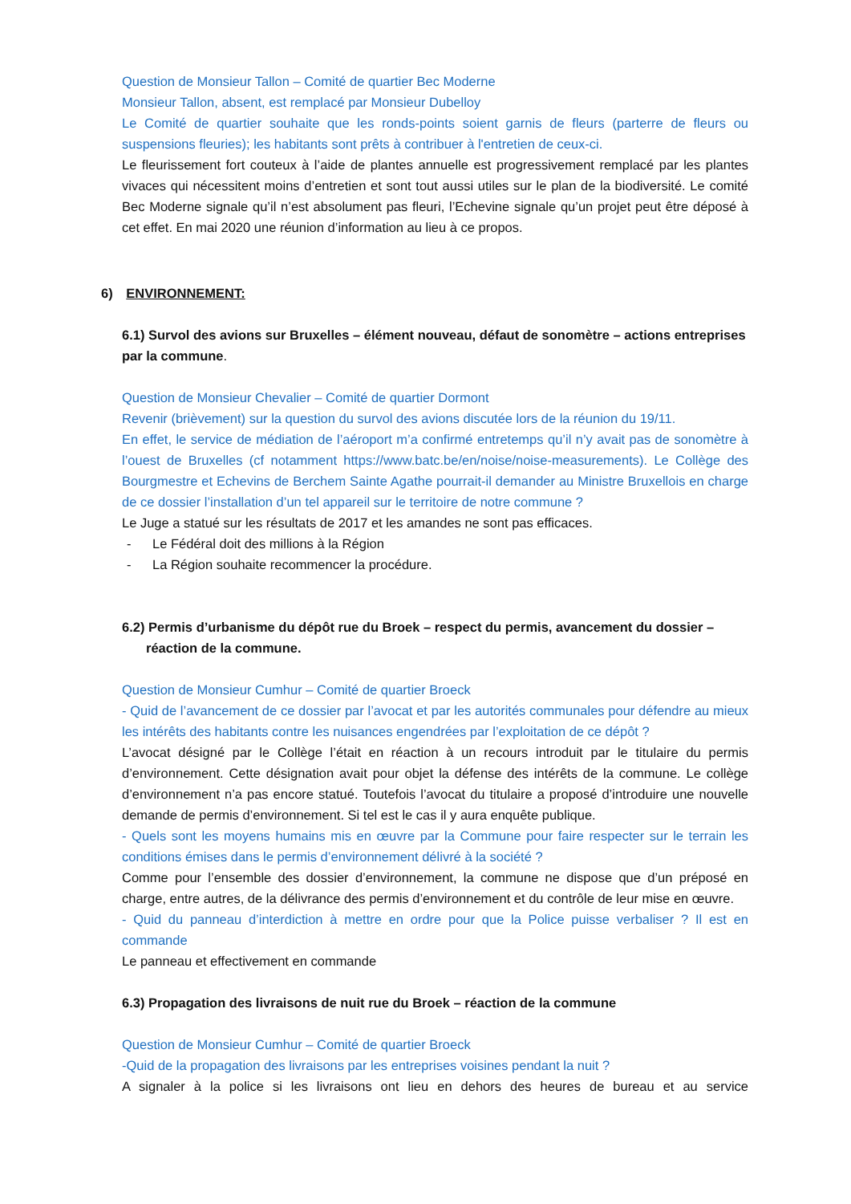Question de Monsieur Tallon – Comité de quartier Bec Moderne
Monsieur Tallon, absent, est remplacé par Monsieur Dubelloy
Le Comité de quartier souhaite que les ronds-points soient garnis de fleurs (parterre de fleurs ou suspensions fleuries); les habitants sont prêts à contribuer à l'entretien de ceux-ci.
Le fleurissement fort couteux à l’aide de plantes annuelle est progressivement remplacé par les plantes vivaces qui nécessitent moins d’entretien et sont tout aussi utiles sur le plan de la biodiversité. Le comité Bec Moderne signale qu’il n’est absolument pas fleuri, l’Echevine signale qu’un projet peut être déposé à cet effet. En mai 2020 une réunion d’information au lieu à ce propos.
6) ENVIRONNEMENT:
6.1) Survol des avions sur Bruxelles – élément nouveau, défaut de sonomètre – actions entreprises par la commune.
Question de Monsieur Chevalier – Comité de quartier Dormont
Revenir (brièvement) sur la question du survol des avions discutée lors de la réunion du 19/11.
En effet, le service de médiation de l’aéroport m’a confirmé entretemps qu’il n’y avait pas de sonomètre à l’ouest de Bruxelles (cf notamment https://www.batc.be/en/noise/noise-measurements). Le Collège des Bourgmestre et Echevins de Berchem Sainte Agathe pourrait-il demander au Ministre Bruxellois en charge de ce dossier l’installation d’un tel appareil sur le territoire de notre commune ?
Le Juge a statué sur les résultats de 2017 et les amandes ne sont pas efficaces.
- Le Fédéral doit des millions à la Région
- La Région souhaite recommencer la procédure.
6.2) Permis d’urbanisme du dépôt rue du Broek – respect du permis, avancement du dossier –
réaction de la commune.
Question de Monsieur Cumhur – Comité de quartier Broeck
- Quid de l’avancement de ce dossier par l’avocat et par les autorités communales pour défendre au mieux les intérêts des habitants contre les nuisances engendrées par l’exploitation de ce dépôt ?
L’avocat désigné par le Collège l’était en réaction à un recours introduit par le titulaire du permis d’environnement. Cette désignation avait pour objet la défense des intérêts de la commune. Le collège d’environnement n’a pas encore statué. Toutefois l’avocat du titulaire a proposé d’introduire une nouvelle demande de permis d’environnement. Si tel est le cas il y aura enquête publique.
- Quels sont les moyens humains mis en œuvre par la Commune pour faire respecter sur le terrain les conditions émises dans le permis d’environnement délivré à la société ?
Comme pour l’ensemble des dossier d’environnement, la commune ne dispose que d’un préposé en charge, entre autres, de la délivrance des permis d’environnement et du contrôle de leur mise en œuvre.
- Quid du panneau d’interdiction à mettre en ordre pour que la Police puisse verbaliser ? Il est en commande
Le panneau et effectivement en commande
6.3) Propagation des livraisons de nuit rue du Broek – réaction de la commune
Question de Monsieur Cumhur – Comité de quartier Broeck
-Quid de la propagation des livraisons par les entreprises voisines pendant la nuit ?
A signaler à la police si les livraisons ont lieu en dehors des heures de bureau et au service